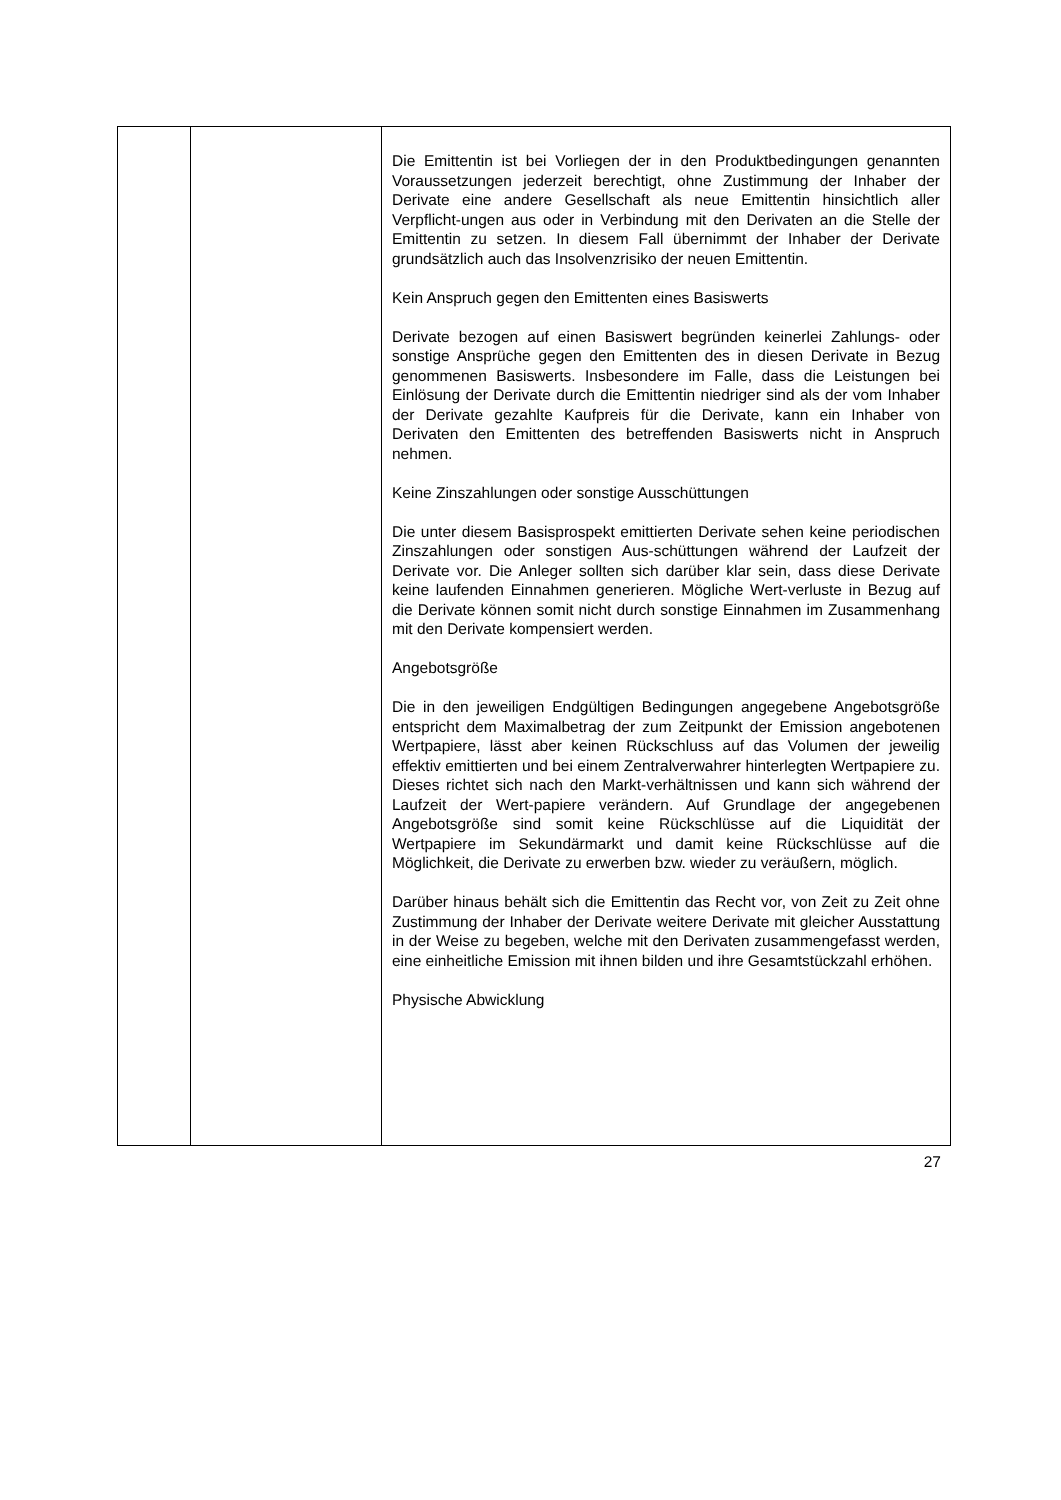| | | Die Emittentin ist bei Vorliegen der in den Produktbedingungen genannten Voraussetzungen jederzeit berechtigt, ohne Zustimmung der Inhaber der Derivate eine andere Gesellschaft als neue Emittentin hinsichtlich aller Verpflicht-ungen aus oder in Verbindung mit den Derivaten an die Stelle der Emittentin zu setzen. In diesem Fall übernimmt der Inhaber der Derivate grundsätzlich auch das Insolvenzrisiko der neuen Emittentin. Kein Anspruch gegen den Emittenten eines Basiswerts Derivate bezogen auf einen Basiswert begründen keinerlei Zahlungs- oder sonstige Ansprüche gegen den Emittenten des in diesen Derivate in Bezug genommenen Basiswerts. Insbesondere im Falle, dass die Leistungen bei Einlösung der Derivate durch die Emittentin niedriger sind als der vom Inhaber der Derivate gezahlte Kaufpreis für die Derivate, kann ein Inhaber von Derivaten den Emittenten des betreffenden Basiswerts nicht in Anspruch nehmen. Keine Zinszahlungen oder sonstige Ausschüttungen Die unter diesem Basisprospekt emittierten Derivate sehen keine periodischen Zinszahlungen oder sonstigen Aus-schüttungen während der Laufzeit der Derivate vor. Die Anleger sollten sich darüber klar sein, dass diese Derivate keine laufenden Einnahmen generieren. Mögliche Wert-verluste in Bezug auf die Derivate können somit nicht durch sonstige Einnahmen im Zusammenhang mit den Derivate kompensiert werden. Angebotsgröße Die in den jeweiligen Endgültigen Bedingungen angegebene Angebotsgröße entspricht dem Maximalbetrag der zum Zeitpunkt der Emission angebotenen Wertpapiere, lässt aber keinen Rückschluss auf das Volumen der jeweilig effektiv emittierten und bei einem Zentralverwahrer hinterlegten Wertpapiere zu. Dieses richtet sich nach den Markt-verhältnissen und kann sich während der Laufzeit der Wert-papiere verändern. Auf Grundlage der angegebenen Angebotsgröße sind somit keine Rückschlüsse auf die Liquidität der Wertpapiere im Sekundärmarkt und damit keine Rückschlüsse auf die Möglichkeit, die Derivate zu erwerben bzw. wieder zu veräußern, möglich. Darüber hinaus behält sich die Emittentin das Recht vor, von Zeit zu Zeit ohne Zustimmung der Inhaber der Derivate weitere Derivate mit gleicher Ausstattung in der Weise zu begeben, welche mit den Derivaten zusammengefasst werden, eine einheitliche Emission mit ihnen bilden und ihre Gesamtstückzahl erhöhen. Physische Abwicklung |
27